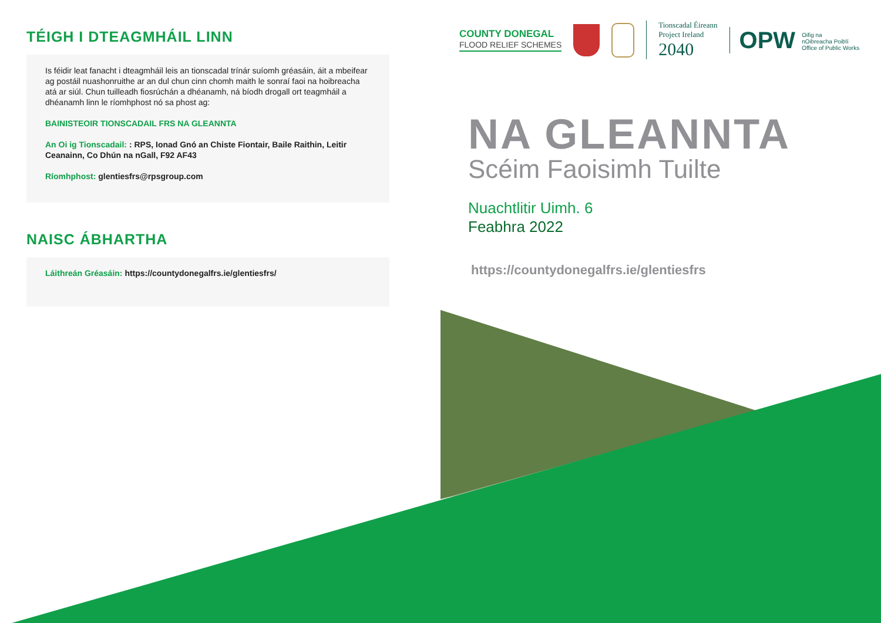TÉIGH I DTEAGMHÁIL LINN
Is féidir leat fanacht i dteagmháil leis an tionscadal trínár suíomh gréasáin, áit a mbeifear ag postáil nuashonruithe ar an dul chun cinn chomh maith le sonraí faoi na hoibreacha atá ar siúl. Chun tuilleadh fiosrúchán a dhéanamh, ná bíodh drogall ort teagmháil a dhéanamh linn le ríomhphost nó sa phost ag:
BAINISTEOIR TIONSCADAIL FRS NA GLEANNTA
An Oi ig Tionscadail: : RPS, Ionad Gnó an Chiste Fiontair, Baile Raithin, Leitir Ceanainn, Co Dhún na nGall, F92 AF43
Ríomhphost: glentiesfrs@rpsgroup.com
NAISC ÁBHARTHA
Láithreán Gréasáin: https://countydonegalfrs.ie/glentiesfrs/
COUNTY DONEGAL
FLOOD RELIEF SCHEMES
Tionscadal Éireann
Project Ireland
2040
OPW Oifig na
nOibreacha Poiblí
Office of Public Works
NA GLEANNTA
Scéim Faoisimh Tuilte
Nuachtlitir Uimh. 6
Feabhra 2022
https://countydonegalfrs.ie/glentiesfrs